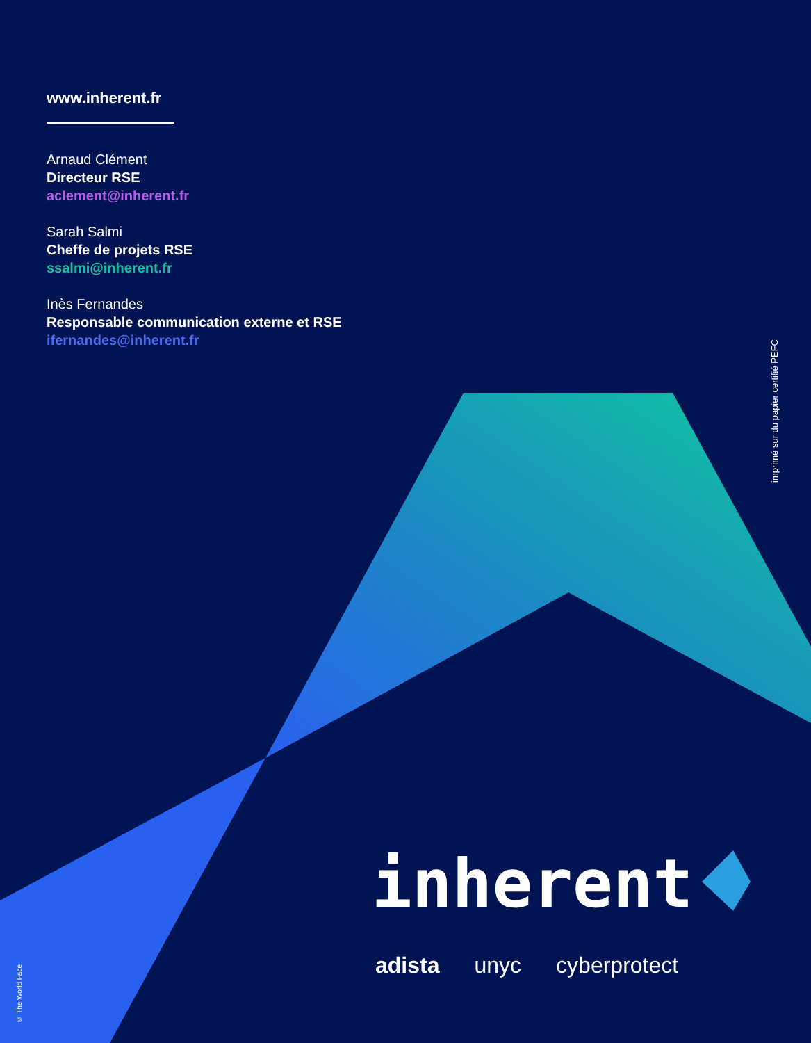www.inherent.fr
Arnaud Clément
Directeur RSE
aclement@inherent.fr
Sarah Salmi
Cheffe de projets RSE
ssalmi@inherent.fr
Inès Fernandes
Responsable communication externe et RSE
ifernandes@inherent.fr
imprimé sur du papier certifié PEFC
© The World Face
inherent
adista unyc cyberprotect